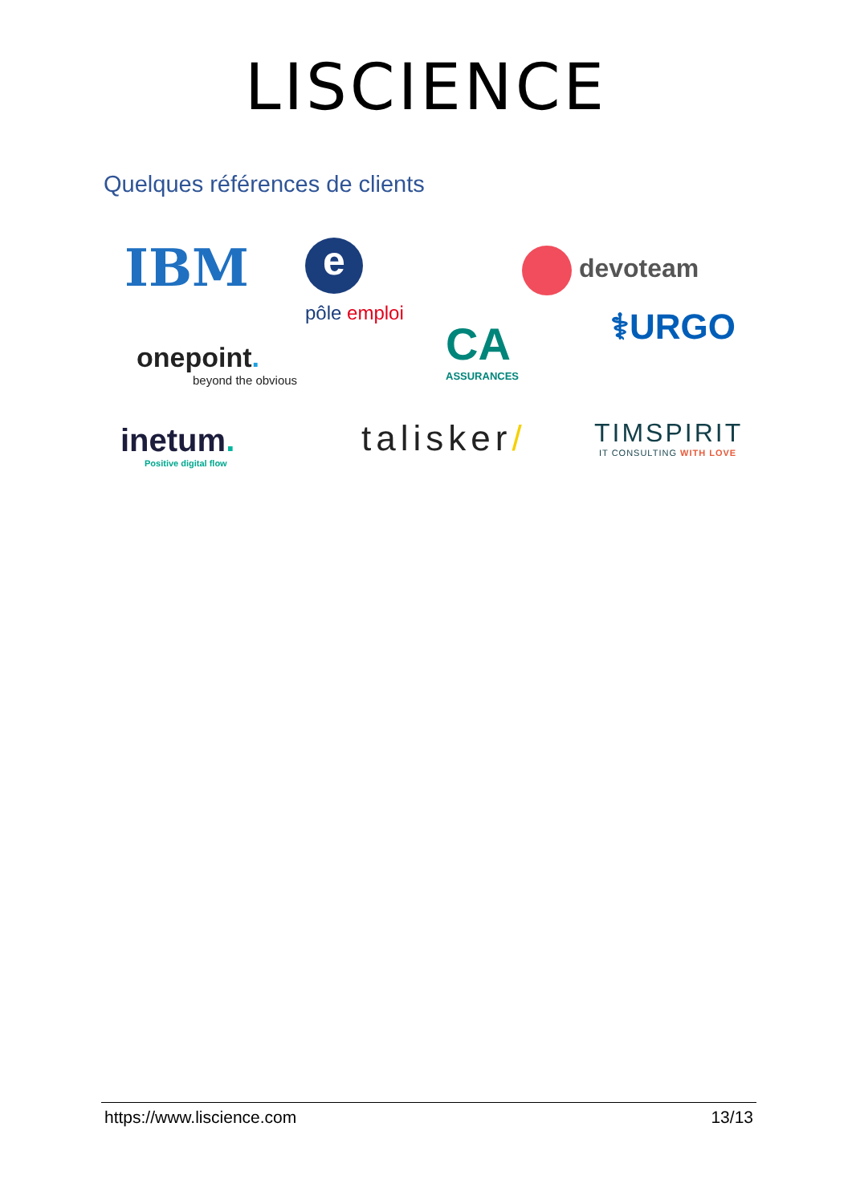LISCIENCE
Quelques références de clients
IBM e
pôle emploi
devoteam
⚕URGO
onepoint.
beyond the obvious
CA
ASSURANCES
inetum.
Positive digital flow
talisker/
TIMSPIRIT
IT CONSULTING WITH LOVE
https://www.liscience.com 13/13